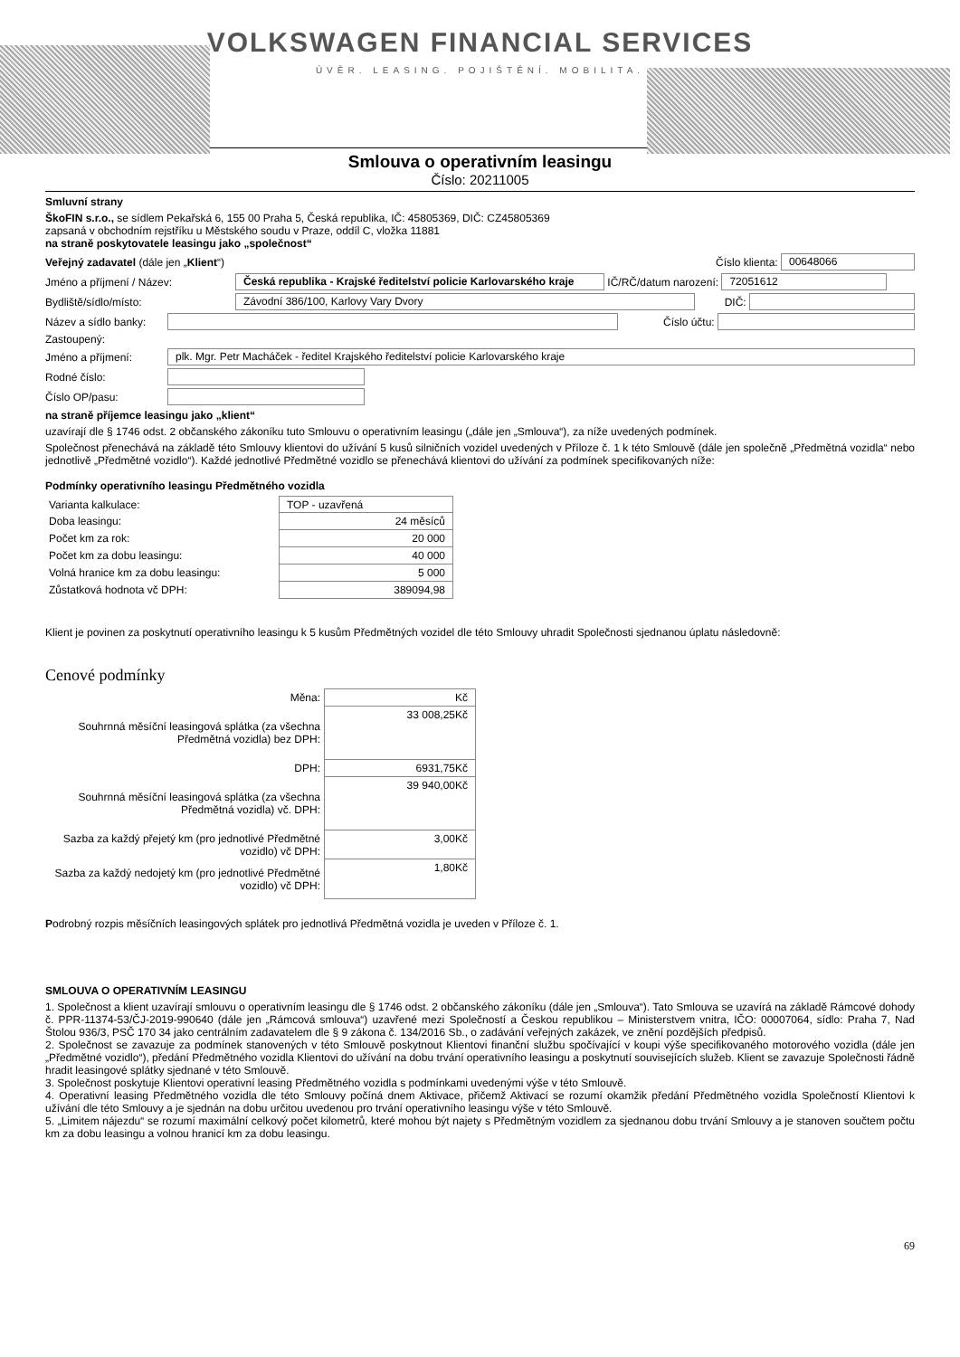VOLKSWAGEN FINANCIAL SERVICES
ÚVĚR. LEASING. POJIŠTĚNÍ. MOBILITA.
Smlouva o operativním leasingu
Číslo: 20211005
Smluvní strany
ŠkoFIN s.r.o., se sídlem Pekařská 6, 155 00 Praha 5, Česká republika, IČ: 45805369, DIČ: CZ45805369
zapsaná v obchodním rejstříku u Městského soudu v Praze, oddíl C, vložka 11881
na straně poskytovatele leasingu jako „společnost“
Veřejný zadavatel (dále jen „Klient“) Číslo klienta: 00648066
Jméno a příjmení / Název: Česká republika - Krajské ředitelství policie Karlovarského kraje IČ/RČ/datum narození: 72051612
Bydliště/sídlo/místo: Závodní 386/100, Karlovy Vary Dvory DIČ:
Název a sídlo banky: Číslo účtu:
Zastoupený:
Jméno a příjmení: plk. Mgr. Petr Macháček - ředitel Krajského ředitelství policie Karlovarského kraje
Rodné číslo:
Číslo OP/pasu:
na straně příjemce leasingu jako „klient“
uzavírají dle § 1746 odst. 2 občanského zákoníku tuto Smlouvu o operativním leasingu („dále jen „Smlouva“), za níže uvedených podmínek.
Společnost přenechává na základě této Smlouvy klientovi do užívání 5 kusů silničních vozidel uvedených v Příloze č. 1 k této Smlouvě (dále jen společně „Předmětná vozidla“ nebo jednotlivě „Předmětné vozidlo“). Každé jednotlivé Předmětné vozidlo se přenechává klientovi do užívání za podmínek specifikovaných níže:
Podmínky operativního leasingu Předmětného vozidla
| Varianta kalkulace: | TOP - uzavřená |
| Doba leasingu: | 24 měsíců |
| Počet km za rok: | 20 000 |
| Počet km za dobu leasingu: | 40 000 |
| Volná hranice km za dobu leasingu: | 5 000 |
| Zůstatková hodnota vč DPH: | 389094,98 |
Klient je povinen za poskytnutí operativního leasingu k 5 kusům Předmětných vozidel dle této Smlouvy uhradit Společnosti sjednanou úplatu následovně:
Cenové podmínky
| Měna: | Kč |
| Souhrnná měsíční leasingová splátka (za všechna Předmětná vozidla) bez DPH: | 33 008,25Kč |
| DPH: | 6931,75Kč |
| Souhrnná měsíční leasingová splátka (za všechna Předmětná vozidla) vč. DPH: | 39 940,00Kč |
| Sazba za každý přejetý km (pro jednotlivé Předmětné vozidlo) vč DPH: | 3,00Kč |
| Sazba za každý nedojetý km (pro jednotlivé Předmětné vozidlo) vč DPH: | 1,80Kč |
Podrobný rozpis měsíčních leasingových splátek pro jednotlivá Předmětná vozidla je uveden v Příloze č. 1.
SMLOUVA O OPERATIVNÍM LEASINGU
1. Společnost a klient uzavírají smlouvu o operativním leasingu dle § 1746 odst. 2 občanského zákoníku (dále jen „Smlouva“). Tato Smlouva se uzavírá na základě Rámcové dohody č. PPR-11374-53/ČJ-2019-990640 (dále jen „Rámcová smlouva“) uzavřené mezi Společností a Českou republikou – Ministerstvem vnitra, IČO: 00007064, sídlo: Praha 7, Nad Štolou 936/3, PSČ 170 34 jako centrálním zadavatelem dle § 9 zákona č. 134/2016 Sb., o zadávání veřejných zakázek, ve znění pozdějších předpisů.
2. Společnost se zavazuje za podmínek stanovených v této Smlouvě poskytnout Klientovi finanční službu spočívající v koupi výše specifikovaného motorového vozidla (dále jen „Předmětné vozidlo“), předání Předmětného vozidla Klientovi do užívání na dobu trvání operativního leasingu a poskytnutí souvisejících služeb. Klient se zavazuje Společnosti řádně hradit leasingové splátky sjednané v této Smlouvě.
3. Společnost poskytuje Klientovi operativní leasing Předmětného vozidla s podmínkami uvedenými výše v této Smlouvě.
4. Operativní leasing Předmětného vozidla dle této Smlouvy počíná dnem Aktivace, přičemž Aktivací se rozumí okamžik předání Předmětného vozidla Společností Klientovi k užívání dle této Smlouvy a je sjednán na dobu určitou uvedenou pro trvání operativního leasingu výše v této Smlouvě.
5. „Limitem nájezdu“ se rozumí maximální celkový počet kilometrů, které mohou být najety s Předmětným vozidlem za sjednanou dobu trvání Smlouvy a je stanoven součtem počtu km za dobu leasingu a volnou hranicí km za dobu leasingu.
69